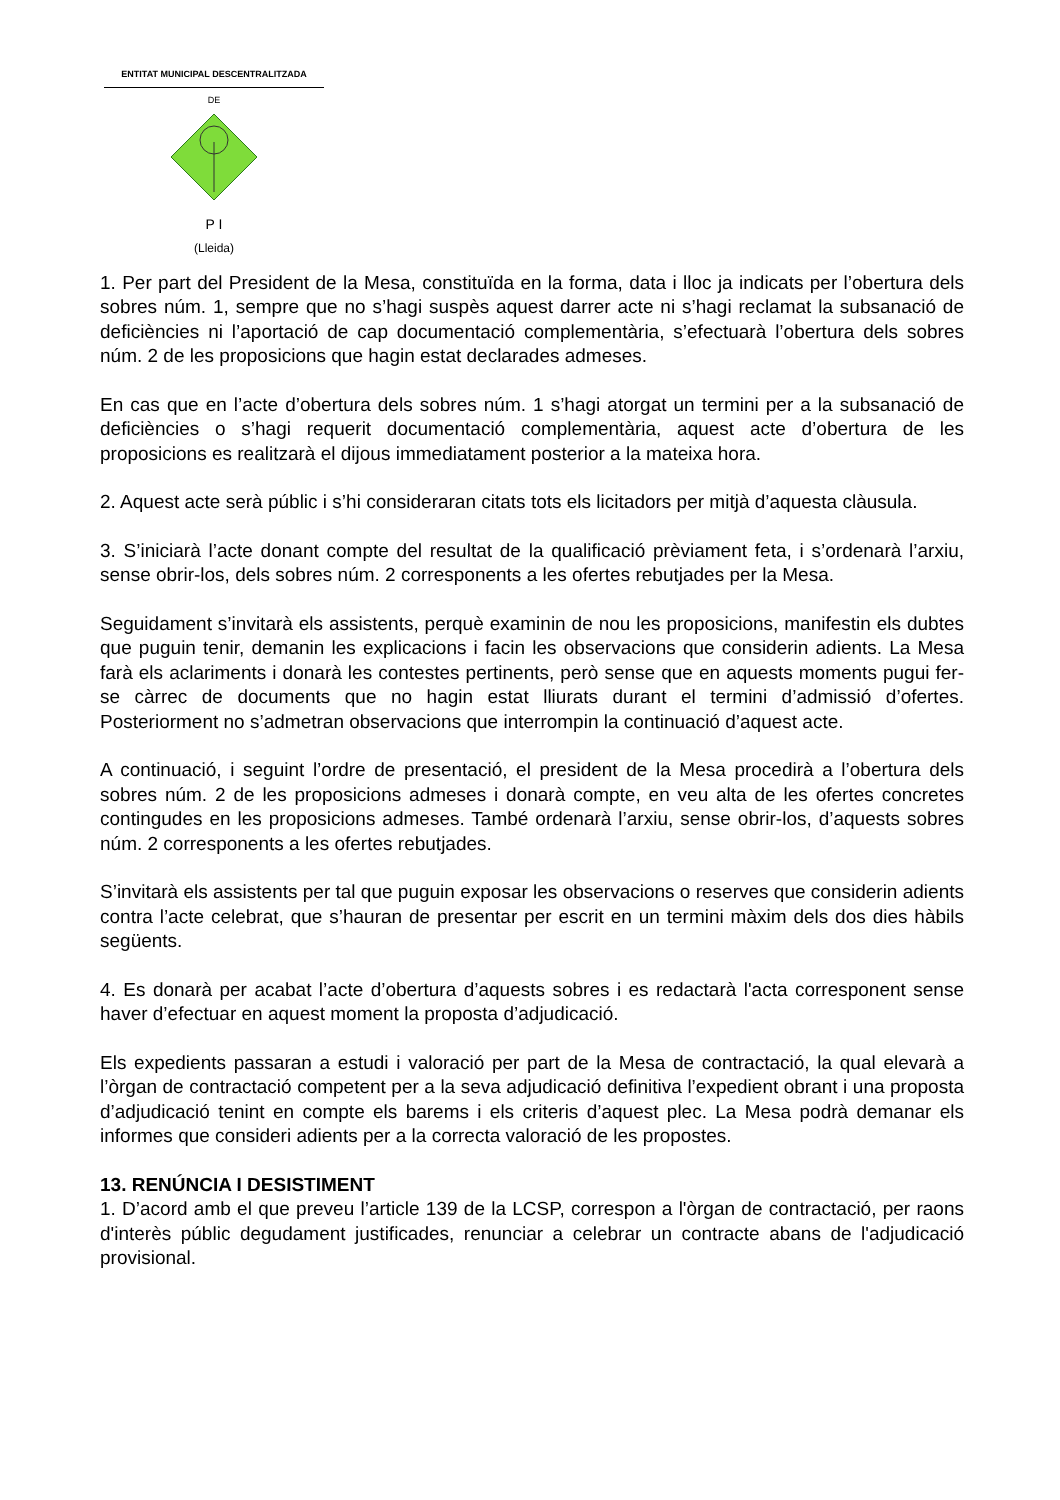ENTITAT MUNICIPAL DESCENTRALITZADA
DE
P I
(Lleida)
1. Per part del President de la Mesa, constituïda en la forma, data i lloc ja indicats per l’obertura dels sobres núm. 1, sempre que no s’hagi suspès aquest darrer acte ni s’hagi reclamat la subsanació de deficiències ni l’aportació de cap documentació complementària, s’efectuarà l’obertura dels sobres núm. 2 de les proposicions que hagin estat declarades admeses.
En cas que en l’acte d’obertura dels sobres núm. 1 s’hagi atorgat un termini per a la subsanació de deficiències o s’hagi requerit documentació complementària, aquest acte d’obertura de les proposicions es realitzarà el dijous immediatament posterior a la mateixa hora.
2. Aquest acte serà públic i s’hi consideraran citats tots els licitadors per mitjà d’aquesta clàusula.
3. S’iniciarà l’acte donant compte del resultat de la qualificació prèviament feta, i s’ordenarà l’arxiu, sense obrir-los, dels sobres núm. 2 corresponents a les ofertes rebutjades per la Mesa.
Seguidament s’invitarà els assistents, perquè examinin de nou les proposicions, manifestin els dubtes que puguin tenir, demanin les explicacions i facin les observacions que considerin adients. La Mesa farà els aclariments i donarà les contestes pertinents, però sense que en aquests moments pugui fer-se càrrec de documents que no hagin estat lliurats durant el termini d’admissió d’ofertes. Posteriorment no s’admetran observacions que interrompin la continuació d’aquest acte.
A continuació, i seguint l’ordre de presentació, el president de la Mesa procedirà a l’obertura dels sobres núm. 2 de les proposicions admeses i donarà compte, en veu alta de les ofertes concretes contingudes en les proposicions admeses. També ordenarà l’arxiu, sense obrir-los, d’aquests sobres núm. 2 corresponents a les ofertes rebutjades.
S’invitarà els assistents per tal que puguin exposar les observacions o reserves que considerin adients contra l’acte celebrat, que s’hauran de presentar per escrit en un termini màxim dels dos dies hàbils següents.
4. Es donarà per acabat l’acte d’obertura d’aquests sobres i es redactarà l'acta corresponent sense haver d’efectuar en aquest moment la proposta d’adjudicació.
Els expedients passaran a estudi i valoració per part de la Mesa de contractació, la qual elevarà a l’òrgan de contractació competent per a la seva adjudicació definitiva l’expedient obrant i una proposta d’adjudicació tenint en compte els barems i els criteris d’aquest plec. La Mesa podrà demanar els informes que consideri adients per a la correcta valoració de les propostes.
13. RENÚNCIA I DESISTIMENT
1. D’acord amb el que preveu l’article 139 de la LCSP, correspon a l'òrgan de contractació, per raons d'interès públic degudament justificades, renunciar a celebrar un contracte abans de l'adjudicació provisional.